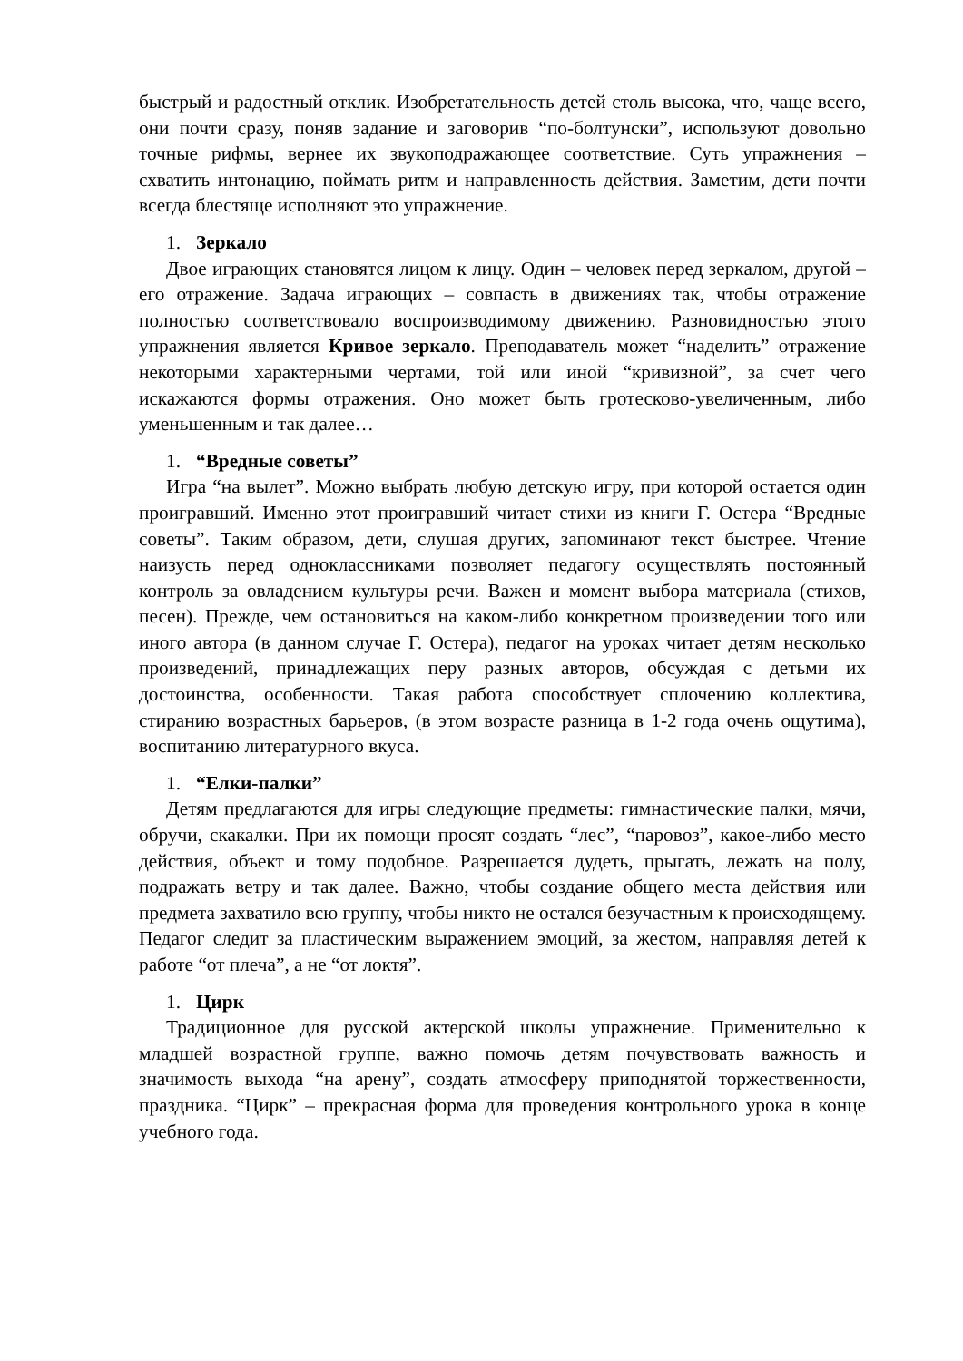быстрый и радостный отклик. Изобретательность детей столь высока, что, чаще всего, они почти сразу, поняв задание и заговорив “по-болтунски”, используют довольно точные рифмы, вернее их звукоподражающее соответствие. Суть упражнения – схватить интонацию, поймать ритм и направленность действия. Заметим, дети почти всегда блестяще исполняют это упражнение.
1. Зеркало
Двое играющих становятся лицом к лицу. Один – человек перед зеркалом, другой – его отражение. Задача играющих – совпасть в движениях так, чтобы отражение полностью соответствовало воспроизводимому движению. Разновидностью этого упражнения является Кривое зеркало. Преподаватель может “наделить” отражение некоторыми характерными чертами, той или иной “кривизной”, за счет чего искажаются формы отражения. Оно может быть гротесково-увеличенным, либо уменьшенным и так далее…
1. “Вредные советы”
Игра “на вылет”. Можно выбрать любую детскую игру, при которой остается один проигравший. Именно этот проигравший читает стихи из книги Г. Остера “Вредные советы”. Таким образом, дети, слушая других, запоминают текст быстрее. Чтение наизусть перед одноклассниками позволяет педагогу осуществлять постоянный контроль за овладением культуры речи. Важен и момент выбора материала (стихов, песен). Прежде, чем остановиться на каком-либо конкретном произведении того или иного автора (в данном случае Г. Остера), педагог на уроках читает детям несколько произведений, принадлежащих перу разных авторов, обсуждая с детьми их достоинства, особенности. Такая работа способствует сплочению коллектива, стиранию возрастных барьеров, (в этом возрасте разница в 1-2 года очень ощутима), воспитанию литературного вкуса.
1. “Елки-палки”
Детям предлагаются для игры следующие предметы: гимнастические палки, мячи, обручи, скакалки. При их помощи просят создать “лес”, “паровоз”, какое-либо место действия, объект и тому подобное. Разрешается дудеть, прыгать, лежать на полу, подражать ветру и так далее. Важно, чтобы создание общего места действия или предмета захватило всю группу, чтобы никто не остался безучастным к происходящему. Педагог следит за пластическим выражением эмоций, за жестом, направляя детей к работе “от плеча”, а не “от локтя”.
1. Цирк
Традиционное для русской актерской школы упражнение. Применительно к младшей возрастной группе, важно помочь детям почувствовать важность и значимость выхода “на арену”, создать атмосферу приподнятой торжественности, праздника. “Цирк” – прекрасная форма для проведения контрольного урока в конце учебного года.